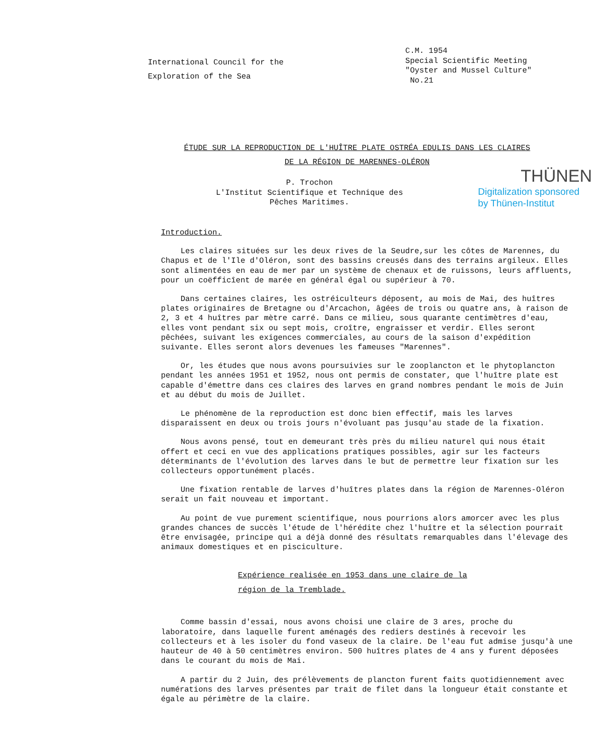International Council for the
Exploration of the Sea
C.M. 1954
Special Scientific Meeting
"Oyster and Mussel Culture"
No.21
ÉTUDE SUR LA REPRODUCTION DE L'HUÎTRE PLATE OSTRÉA EDULIS DANS LES CLAIRES
DE LA RÉGION DE MARENNES-OLÉRON
P. Trochon
L'Institut Scientifique et Technique des
Pêches Maritimes.
THÜNEN
Digitalization sponsored
by Thünen-Institut
Introduction.
Les claires situées sur les deux rives de la Seudre,sur les côtes de Marennes, du Chapus et de l'Ile d'Oléron, sont des bassins creusés dans des terrains argileux. Elles sont alimentées en eau de mer par un système de chenaux et de ruissons, leurs affluents, pour un coëfficîent de marée en général égal ou supérieur à 70.
Dans certaines claires, les ostréiculteurs déposent, au mois de Mai, des huîtres plates originaires de Bretagne ou d'Arcachon, âgées de trois ou quatre ans, à raison de 2, 3 et 4 huîtres par mètre carré. Dans ce milieu, sous quarante centimètres d'eau, elles vont pendant six ou sept mois, croître, engraisser et verdir. Elles seront pêchées, suivant les exigences commerciales, au cours de la saison d'expédition suivante. Elles seront alors devenues les fameuses "Marennes".
Or, les études que nous avons poursuivies sur le zooplancton et le phytoplancton pendant les années 1951 et 1952, nous ont permis de constater, que l'huître plate est capable d'émettre dans ces claires des larves en grand nombres pendant le mois de Juin et au début du mois de Juillet.
Le phénomène de la reproduction est donc bien effectif, mais les larves disparaissent en deux ou trois jours n'évoluant pas jusqu'au stade de la fixation.
Nous avons pensé, tout en demeurant très près du milieu naturel qui nous était offert et ceci en vue des applications pratiques possibles, agir sur les facteurs déterminants de l'évolution des larves dans le but de permettre leur fixation sur les collecteurs opportunément placés.
Une fixation rentable de larves d'huîtres plates dans la région de Marennes-Oléron serait un fait nouveau et important.
Au point de vue purement scientifique, nous pourrions alors amorcer avec les plus grandes chances de succès l'étude de l'hérédite chez l'huître et la sélection pourrait être envisagée, principe qui a déjà donné des résultats remarquables dans l'élevage des animaux domestiques et en pisciculture.
Expérience realisée en 1953 dans une claire de la
région de la Tremblade.
Comme bassin d'essai, nous avons choisi une claire de 3 ares, proche du laboratoire, dans laquelle furent aménagés des rediers destinés à recevoir les collecteurs et à les isoler du fond vaseux de la claire. De l'eau fut admise jusqu'à une hauteur de 40 à 50 centimètres environ. 500 huîtres plates de 4 ans y furent déposées dans le courant du mois de Mai.
A partir du 2 Juin, des prélèvements de plancton furent faits quotidiennement avec numérations des larves présentes par trait de filet dans la longueur était constante et égale au périmètre de la claire.